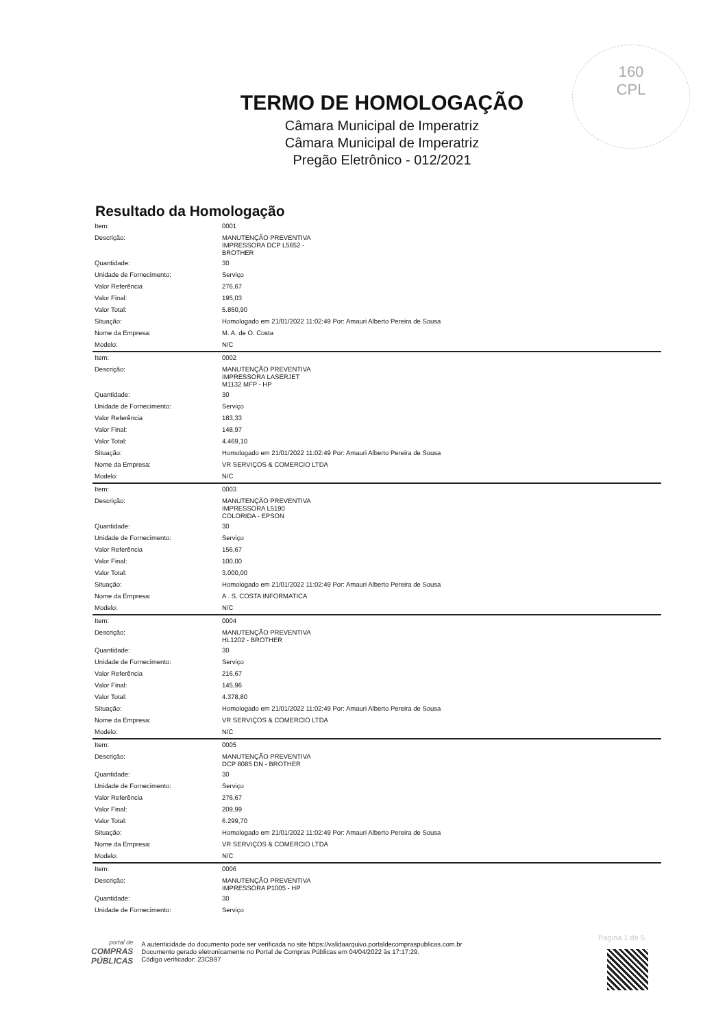160
CPL
TERMO DE HOMOLOGAÇÃO
Câmara Municipal de Imperatriz
Câmara Municipal de Imperatriz
Pregão Eletrônico - 012/2021
Resultado da Homologação
| Item: | 0001 |
| Descrição: | MANUTENÇÃO PREVENTIVA IMPRESSORA DCP L5652 - BROTHER |
| Quantidade: | 30 |
| Unidade de Fornecimento: | Serviço |
| Valor Referência | 276,67 |
| Valor Final: | 195,03 |
| Valor Total: | 5.850,90 |
| Situação: | Homologado em 21/01/2022 11:02:49 Por: Amauri Alberto Pereira de Sousa |
| Nome da Empresa: | M. A. de O. Costa |
| Modelo: | N/C |
| Item: | 0002 |
| Descrição: | MANUTENÇÃO PREVENTIVA IMPRESSORA LASERJET M1132 MFP - HP |
| Quantidade: | 30 |
| Unidade de Fornecimento: | Serviço |
| Valor Referência | 183,33 |
| Valor Final: | 148,97 |
| Valor Total: | 4.469,10 |
| Situação: | Homologado em 21/01/2022 11:02:49 Por: Amauri Alberto Pereira de Sousa |
| Nome da Empresa: | VR SERVIÇOS & COMERCIO LTDA |
| Modelo: | N/C |
| Item: | 0003 |
| Descrição: | MANUTENÇÃO PREVENTIVA IMPRESSORA L5190 COLORIDA - EPSON |
| Quantidade: | 30 |
| Unidade de Fornecimento: | Serviço |
| Valor Referência | 156,67 |
| Valor Final: | 100,00 |
| Valor Total: | 3.000,00 |
| Situação: | Homologado em 21/01/2022 11:02:49 Por: Amauri Alberto Pereira de Sousa |
| Nome da Empresa: | A . S. COSTA INFORMATICA |
| Modelo: | N/C |
| Item: | 0004 |
| Descrição: | MANUTENÇÃO PREVENTIVA HL1202 - BROTHER |
| Quantidade: | 30 |
| Unidade de Fornecimento: | Serviço |
| Valor Referência | 216,67 |
| Valor Final: | 145,96 |
| Valor Total: | 4.378,80 |
| Situação: | Homologado em 21/01/2022 11:02:49 Por: Amauri Alberto Pereira de Sousa |
| Nome da Empresa: | VR SERVIÇOS & COMERCIO LTDA |
| Modelo: | N/C |
| Item: | 0005 |
| Descrição: | MANUTENÇÃO PREVENTIVA DCP 8085 DN - BROTHER |
| Quantidade: | 30 |
| Unidade de Fornecimento: | Serviço |
| Valor Referência | 276,67 |
| Valor Final: | 209,99 |
| Valor Total: | 6.299,70 |
| Situação: | Homologado em 21/01/2022 11:02:49 Por: Amauri Alberto Pereira de Sousa |
| Nome da Empresa: | VR SERVIÇOS & COMERCIO LTDA |
| Modelo: | N/C |
| Item: | 0006 |
| Descrição: | MANUTENÇÃO PREVENTIVA IMPRESSORA P1005 - HP |
| Quantidade: | 30 |
| Unidade de Fornecimento: | Serviço |
Pagina 1 de 5
portal de
COMPRAS
PÚBLICAS
A autenticidade do documento pode ser verificada no site https://validaarquivo.portaldecompraspublicas.com.br
Documento gerado eletronicamente no Portal de Compras Públicas em 04/04/2022 às 17:17:29.
Código verificador: 23CB97